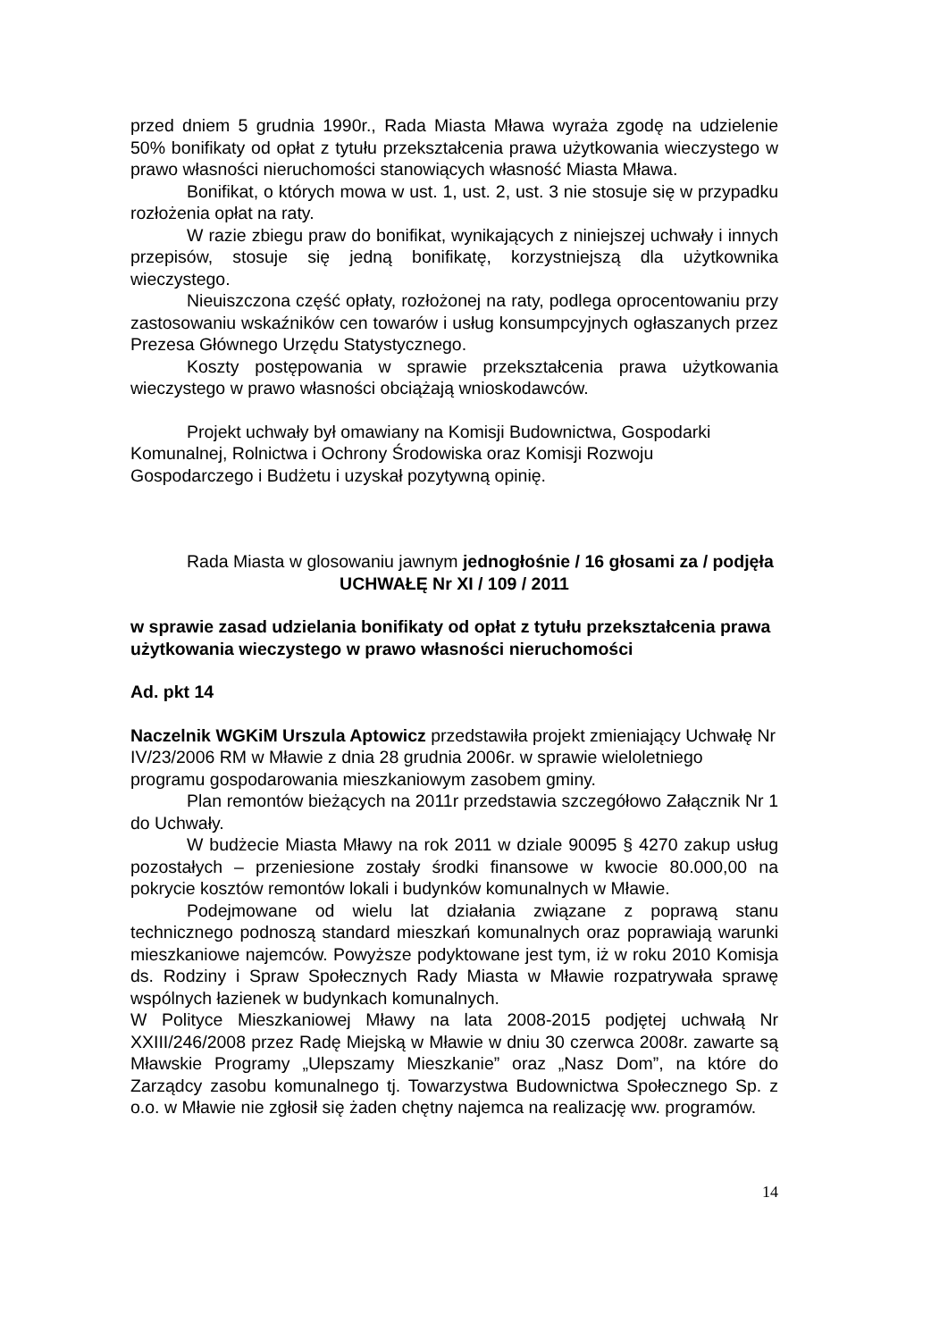przed dniem 5 grudnia 1990r., Rada Miasta Mława wyraża zgodę na udzielenie 50% bonifikaty od opłat z tytułu przekształcenia prawa użytkowania wieczystego w prawo własności nieruchomości stanowiących własność Miasta Mława.
Bonifikat, o których mowa w ust. 1, ust. 2, ust. 3 nie stosuje się w przypadku rozłożenia opłat na raty.
W razie zbiegu praw do bonifikat, wynikających z niniejszej uchwały i innych przepisów, stosuje się jedną bonifikatę, korzystniejszą dla użytkownika wieczystego.
Nieuiszczona część opłaty, rozłożonej na raty, podlega oprocentowaniu przy zastosowaniu wskaźników cen towarów i usług konsumpcyjnych ogłaszanych przez Prezesa Głównego Urzędu Statystycznego.
Koszty postępowania w sprawie przekształcenia prawa użytkowania wieczystego w prawo własności obciążają wnioskodawców.
Projekt uchwały był omawiany na Komisji Budownictwa, Gospodarki Komunalnej, Rolnictwa i Ochrony Środowiska oraz Komisji Rozwoju Gospodarczego i Budżetu i uzyskał pozytywną opinię.
Rada Miasta w glosowaniu jawnym jednogłośnie / 16 głosami za / podjęła
UCHWAŁĘ Nr XI / 109 / 2011
w sprawie zasad udzielania bonifikaty od opłat z tytułu przekształcenia prawa użytkowania wieczystego w prawo własności nieruchomości
Ad. pkt 14
Naczelnik WGKiM Urszula Aptowicz przedstawiła projekt zmieniający Uchwałę Nr IV/23/2006 RM w Mławie z dnia 28 grudnia 2006r. w sprawie wieloletniego programu gospodarowania mieszkaniowym zasobem gminy.
Plan remontów bieżących na 2011r przedstawia szczegółowo Załącznik Nr 1 do Uchwały.
W budżecie Miasta Mławy na rok 2011 w dziale 90095 § 4270 zakup usług pozostałych – przeniesione zostały środki finansowe w kwocie 80.000,00 na pokrycie kosztów remontów lokali i budynków komunalnych w Mławie.
Podejmowane od wielu lat działania związane z poprawą stanu technicznego podnoszą standard mieszkań komunalnych oraz poprawiają warunki mieszkaniowe najemców. Powyższe podyktowane jest tym, iż w roku 2010 Komisja ds. Rodziny i Spraw Społecznych Rady Miasta w Mławie rozpatrywała sprawę wspólnych łazienek w budynkach komunalnych.
W Polityce Mieszkaniowej Mławy na lata 2008-2015 podjętej uchwałą Nr XXIII/246/2008 przez Radę Miejską w Mławie w dniu 30 czerwca 2008r. zawarte są Mławskie Programy „Ulepszamy Mieszkanie” oraz „Nasz Dom”, na które do Zarządcy zasobu komunalnego tj. Towarzystwa Budownictwa Społecznego Sp. z o.o. w Mławie nie zgłosił się żaden chętny najemca na realizację ww. programów.
14